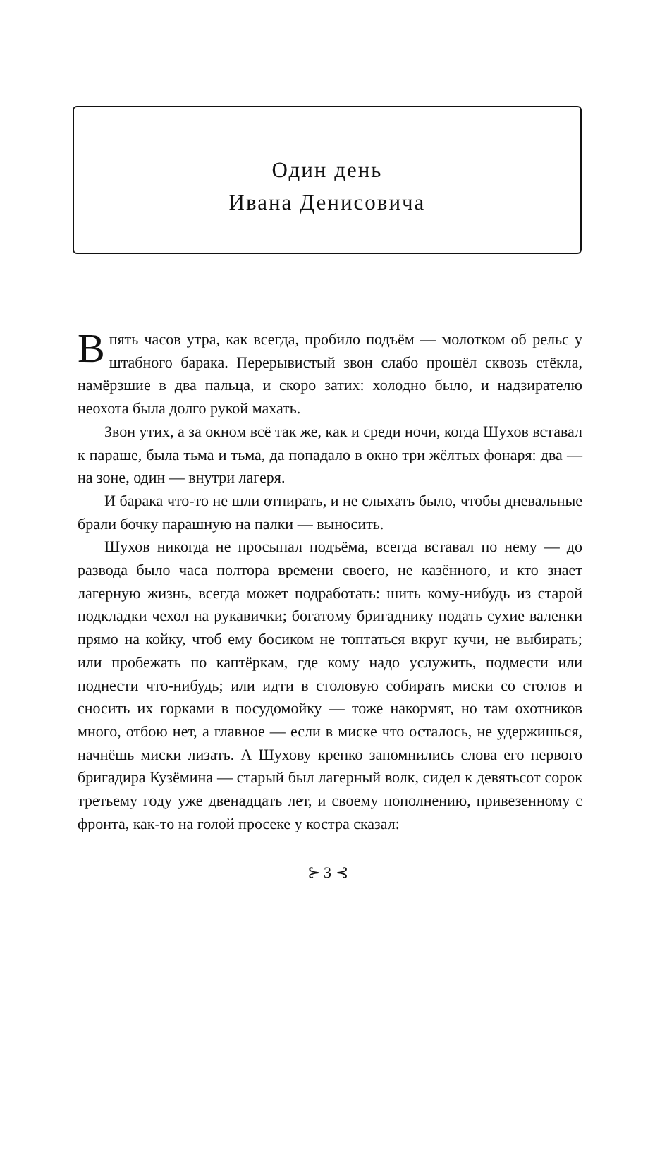Один день
Ивана Денисовича
Впять часов утра, как всегда, пробило подъём — молотком об рельс у штабного барака. Перерывистый звон слабо прошёл сквозь стёкла, намёрзшие в два пальца, и скоро затих: холодно было, и надзирателю неохота была долго рукой махать.
Звон утих, а за окном всё так же, как и среди ночи, когда Шухов вставал к параше, была тьма и тьма, да попадало в окно три жёлтых фонаря: два — на зоне, один — внутри лагеря.
И барака что-то не шли отпирать, и не слыхать было, чтобы дневальные брали бочку парашную на палки — выносить.
Шухов никогда не просыпал подъёма, всегда вставал по нему — до развода было часа полтора времени своего, не казённого, и кто знает лагерную жизнь, всегда может подработать: шить кому-нибудь из старой подкладки чехол на рукавички; богатому бригаднику подать сухие валенки прямо на койку, чтоб ему босиком не топтаться вкруг кучи, не выбирать; или пробежать по каптёркам, где кому надо услужить, подмести или поднести что-нибудь; или идти в столовую собирать миски со столов и сносить их горками в посудомойку — тоже накормят, но там охотников много, отбою нет, а главное — если в миске что осталось, не удержишься, начнёшь миски лизать. А Шухову крепко запомнились слова его первого бригадира Кузёмина — старый был лагерный волк, сидел к девятьсот сорок третьему году уже двенадцать лет, и своему пополнению, привезенному с фронта, как-то на голой просеке у костра сказал:
⊱ 3 ⊰